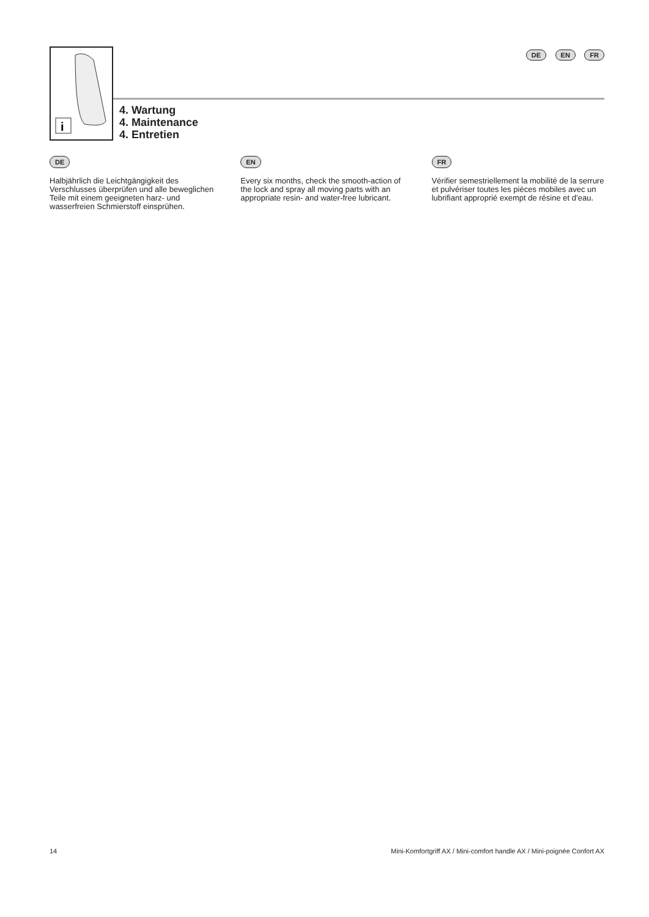DE EN FR
i
4. Wartung
4. Maintenance
4. Entretien
DE
Halbjährlich die Leichtgängigkeit des Verschlusses überprüfen und alle beweglichen Teile mit einem geeigneten harz- und wasserfreien Schmierstoff einsprühen.
EN
Every six months, check the smooth-action of the lock and spray all moving parts with an appropriate resin- and water-free lubricant.
FR
Vérifier semestriellement la mobilité de la serrure et pulvériser toutes les pièces mobiles avec un lubrifiant approprié exempt de résine et d’eau.
14 Mini-Komfortgriff AX / Mini-comfort handle AX / Mini-poignée Confort AX